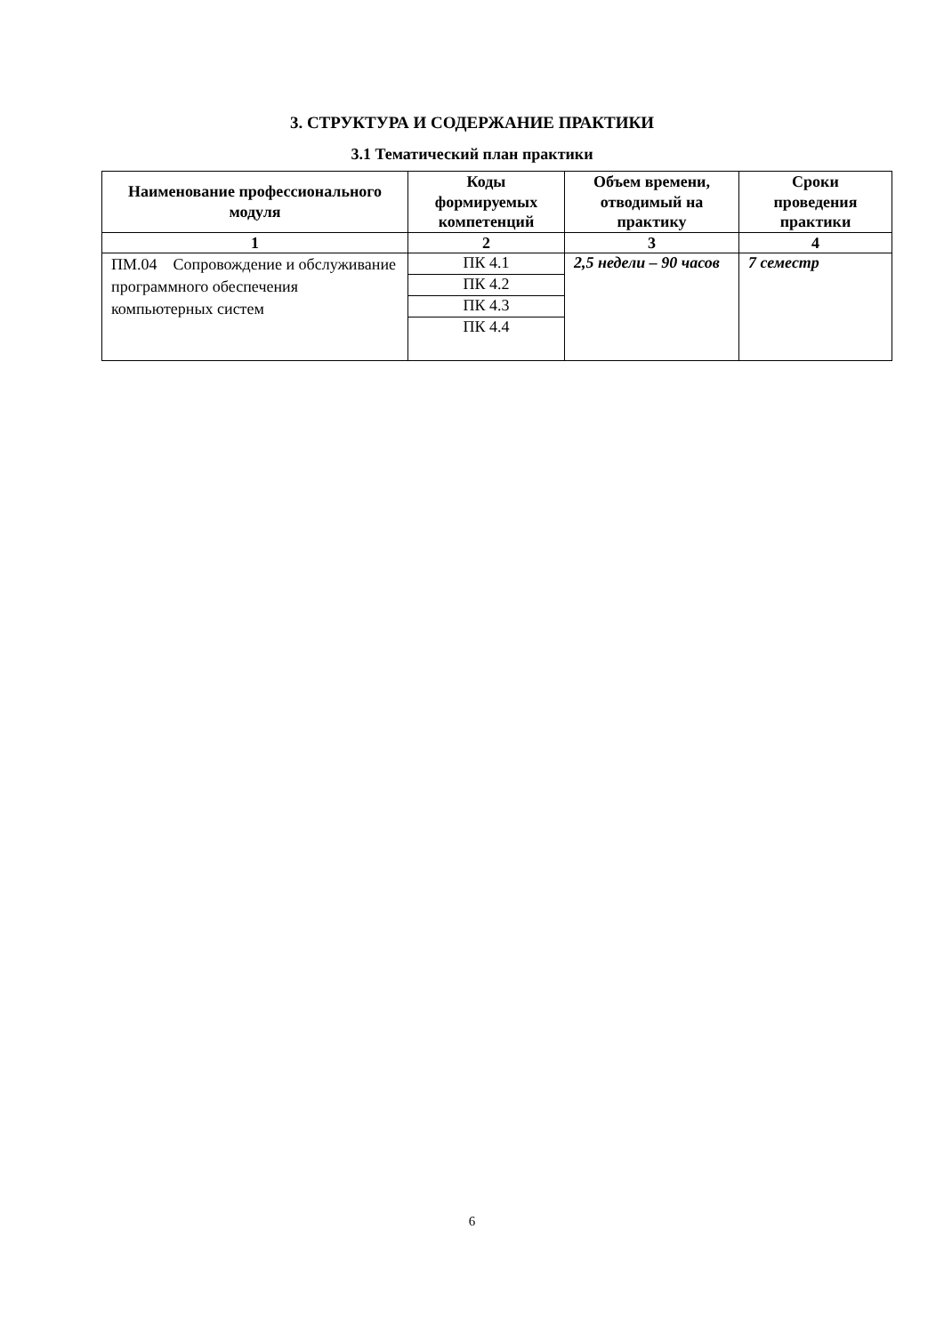3. СТРУКТУРА И СОДЕРЖАНИЕ ПРАКТИКИ
3.1 Тематический план практики
| Наименование профессионального модуля | Коды формируемых компетенций | Объем времени, отводимый на практику | Сроки проведения практики |
| --- | --- | --- | --- |
| 1 | 2 | 3 | 4 |
| ПМ.04 Сопровождение и обслуживание программного обеспечения компьютерных систем | ПК 4.1 | 2,5 недели – 90 часов | 7 семестр |
| | ПК 4.2 | | |
| | ПК 4.3 | | |
| | ПК 4.4 | | |
6